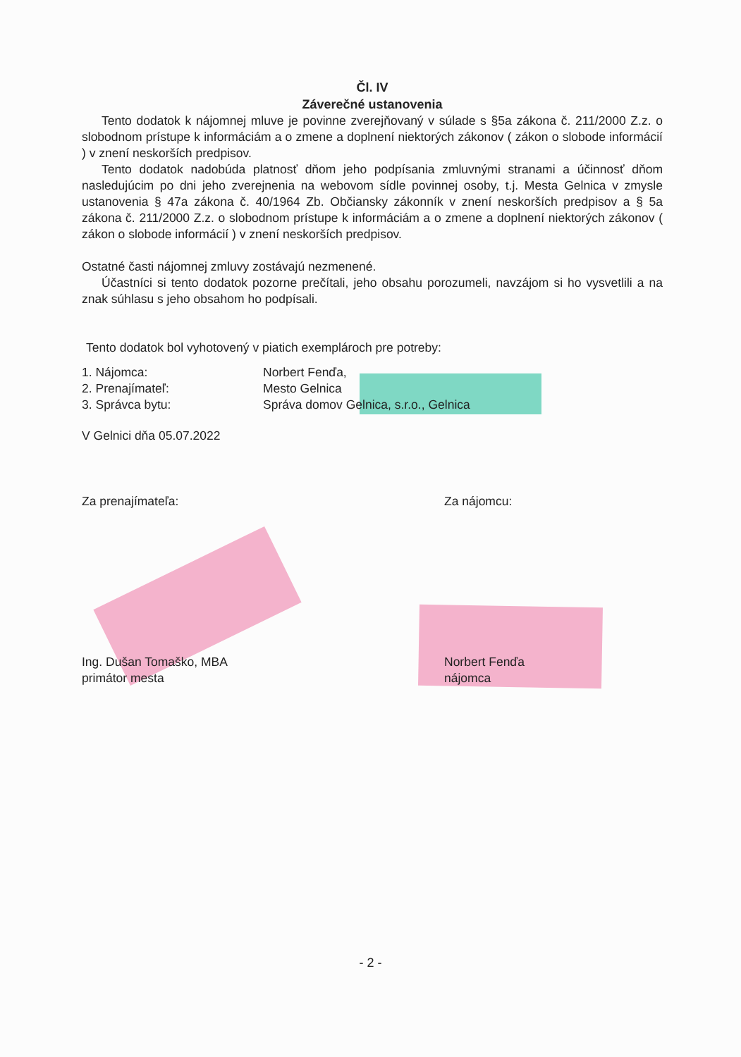Čl. IV
Záverečné ustanovenia
Tento dodatok k nájomnej mluve je povinne zverejňovaný v súlade s §5a zákona č. 211/2000 Z.z. o slobodnom prístupe k informáciám a o zmene a doplnení niektorých zákonov ( zákon o slobode informácií ) v znení neskorších predpisov.
Tento dodatok nadobúda platnosť dňom jeho podpísania zmluvnými stranami a účinnosť dňom nasledujúcim po dni jeho zverejnenia na webovom sídle povinnej osoby, t.j. Mesta Gelnica v zmysle ustanovenia § 47a zákona č. 40/1964 Zb. Občiansky zákonník v znení neskorších predpisov a § 5a zákona č. 211/2000 Z.z. o slobodnom prístupe k informáciám a o zmene a doplnení niektorých zákonov ( zákon o slobode informácií ) v znení neskorších predpisov.
Ostatné časti nájomnej zmluvy zostávajú nezmenené.
Účastníci si tento dodatok pozorne prečítali, jeho obsahu porozumeli, navzájom si ho vysvetlili a na znak súhlasu s jeho obsahom ho podpísali.
Tento dodatok bol vyhotovený v piatich exemplároch pre potreby:
1. Nájomca: Norbert Fenďa,
2. Prenajímateľ: Mesto Gelnica
3. Správca bytu: Správa domov Gelnica, s.r.o., Gelnica
V Gelnici dňa 05.07.2022
Za prenajímateľa: Za nájomcu:
Ing. Dušan Tomaško, MBA
primátor mesta Norbert Fenďa
nájomca
- 2 -